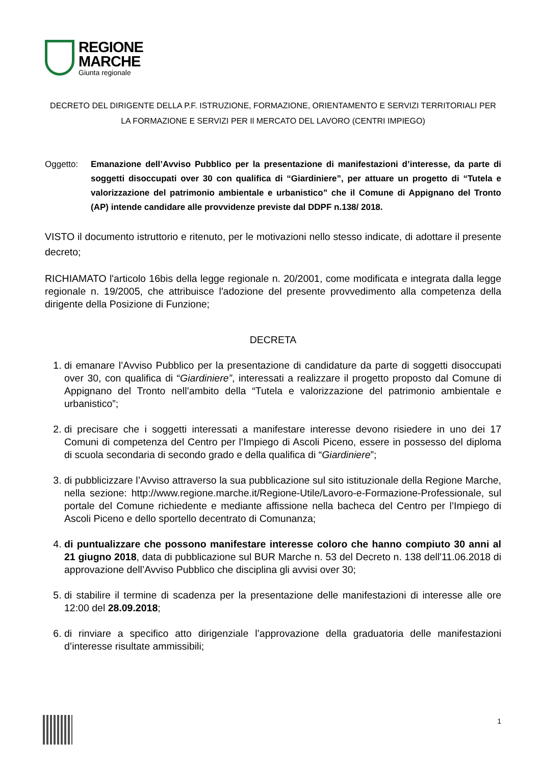REGIONE
MARCHE
Giunta regionale
DECRETO DEL DIRIGENTE DELLA P.F. ISTRUZIONE, FORMAZIONE, ORIENTAMENTO E SERVIZI TERRITORIALI PER LA FORMAZIONE E SERVIZI PER Il MERCATO DEL LAVORO (CENTRI IMPIEGO)
Oggetto: Emanazione dell’Avviso Pubblico per la presentazione di manifestazioni d’interesse, da parte di soggetti disoccupati over 30 con qualifica di “Giardiniere”, per attuare un progetto di “Tutela e valorizzazione del patrimonio ambientale e urbanistico” che il Comune di Appignano del Tronto (AP) intende candidare alle provvidenze previste dal DDPF n.138/ 2018.
VISTO il documento istruttorio e ritenuto, per le motivazioni nello stesso indicate, di adottare il presente decreto;
RICHIAMATO l'articolo 16bis della legge regionale n. 20/2001, come modificata e integrata dalla legge regionale n. 19/2005, che attribuisce l'adozione del presente provvedimento alla competenza della dirigente della Posizione di Funzione;
DECRETA
1. di emanare l’Avviso Pubblico per la presentazione di candidature da parte di soggetti disoccupati over 30, con qualifica di “Giardiniere”, interessati a realizzare il progetto proposto dal Comune di Appignano del Tronto nell’ambito della “Tutela e valorizzazione del patrimonio ambientale e urbanistico”;
2. di precisare che i soggetti interessati a manifestare interesse devono risiedere in uno dei 17 Comuni di competenza del Centro per l’Impiego di Ascoli Piceno, essere in possesso del diploma di scuola secondaria di secondo grado e della qualifica di “Giardiniere”;
3. di pubblicizzare l’Avviso attraverso la sua pubblicazione sul sito istituzionale della Regione Marche, nella sezione: http://www.regione.marche.it/Regione-Utile/Lavoro-e-Formazione-Professionale, sul portale del Comune richiedente e mediante affissione nella bacheca del Centro per l’Impiego di Ascoli Piceno e dello sportello decentrato di Comunanza;
4. di puntualizzare che possono manifestare interesse coloro che hanno compiuto 30 anni al 21 giugno 2018, data di pubblicazione sul BUR Marche n. 53 del Decreto n. 138 dell'11.06.2018 di approvazione dell’Avviso Pubblico che disciplina gli avvisi over 30;
5. di stabilire il termine di scadenza per la presentazione delle manifestazioni di interesse alle ore 12:00 del 28.09.2018;
6. di rinviare a specifico atto dirigenziale l’approvazione della graduatoria delle manifestazioni d’interesse risultate ammissibili;
1